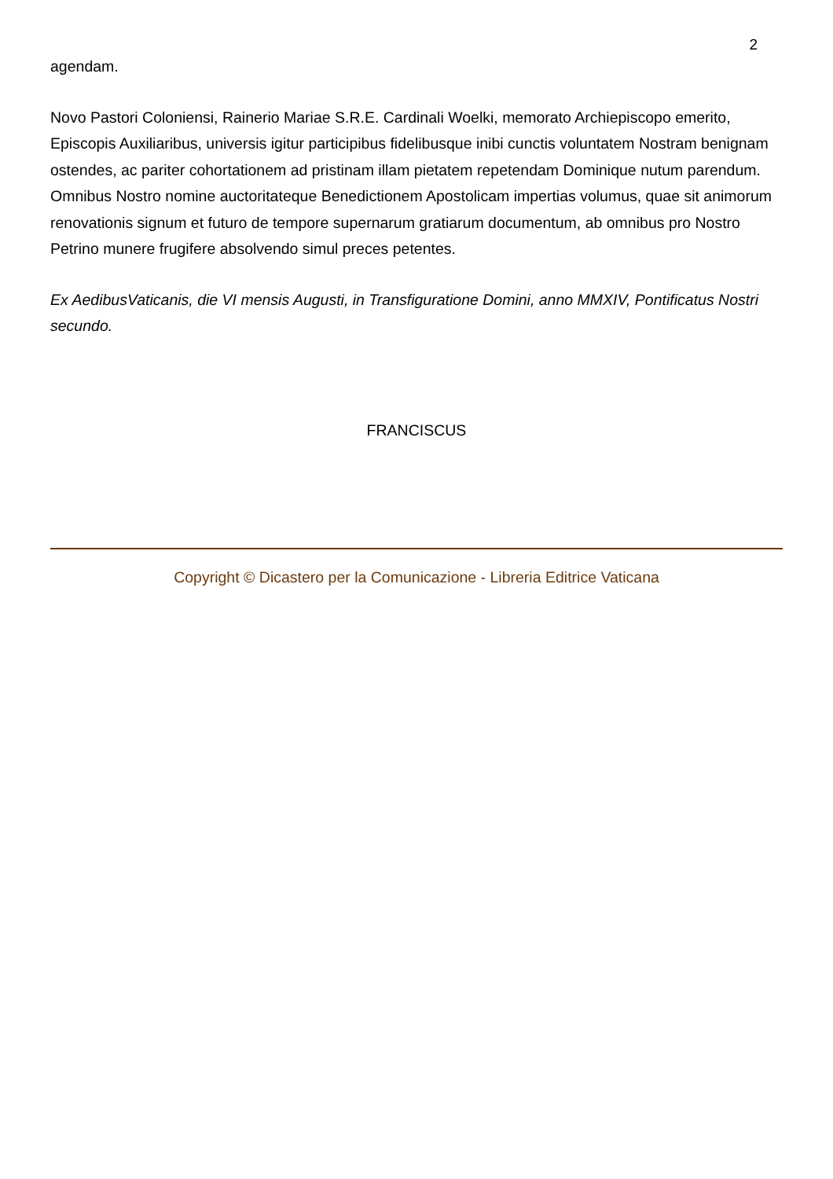2
agendam.
Novo Pastori Coloniensi, Rainerio Mariae S.R.E. Cardinali Woelki, memorato Archiepiscopo emerito, Episcopis Auxiliaribus, universis igitur participibus fidelibusque inibi cunctis voluntatem Nostram benignam ostendes, ac pariter cohortationem ad pristinam illam pietatem repetendam Dominique nutum parendum. Omnibus Nostro nomine auctoritateque Benedictionem Apostolicam impertias volumus, quae sit animorum renovationis signum et futuro de tempore supernarum gratiarum documentum, ab omnibus pro Nostro Petrino munere frugifere absolvendo simul preces petentes.
Ex AedibusVaticanis, die VI mensis Augusti, in Transfiguratione Domini, anno MMXIV, Pontificatus Nostri secundo.
FRANCISCUS
Copyright © Dicastero per la Comunicazione - Libreria Editrice Vaticana